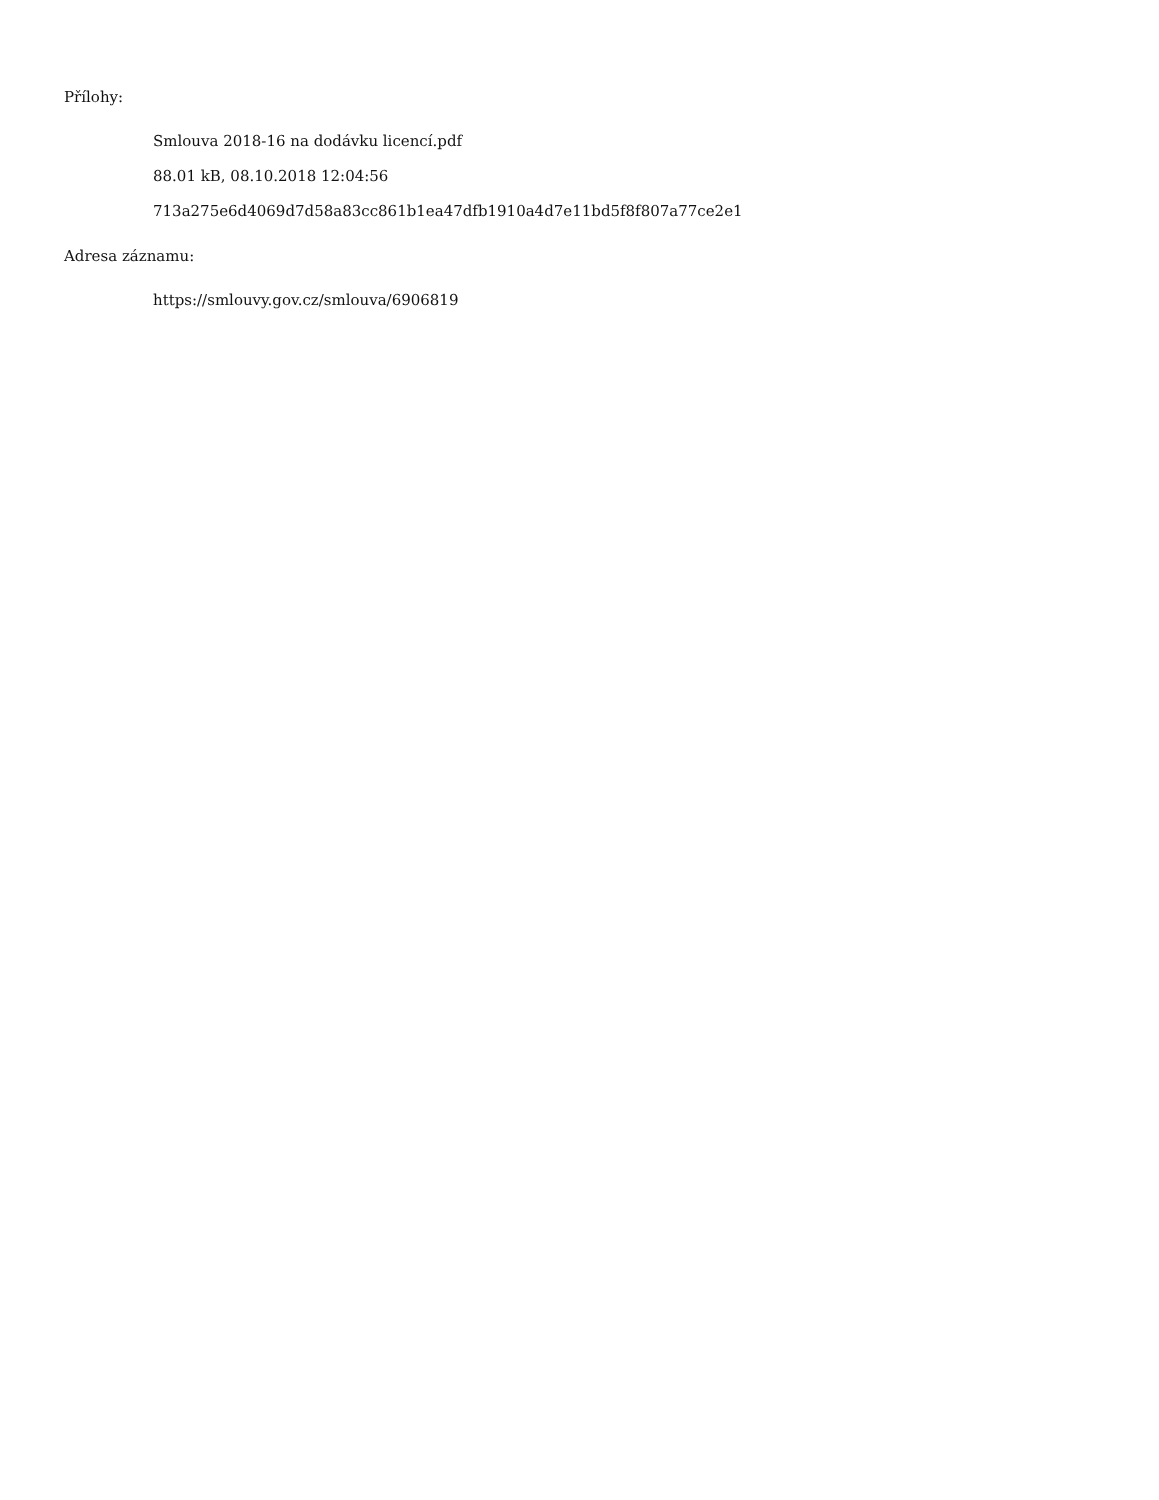Přílohy:
Smlouva 2018-16 na dodávku licencí.pdf
88.01 kB, 08.10.2018 12:04:56
713a275e6d4069d7d58a83cc861b1ea47dfb1910a4d7e11bd5f8f807a77ce2e1
Adresa záznamu:
https://smlouvy.gov.cz/smlouva/6906819